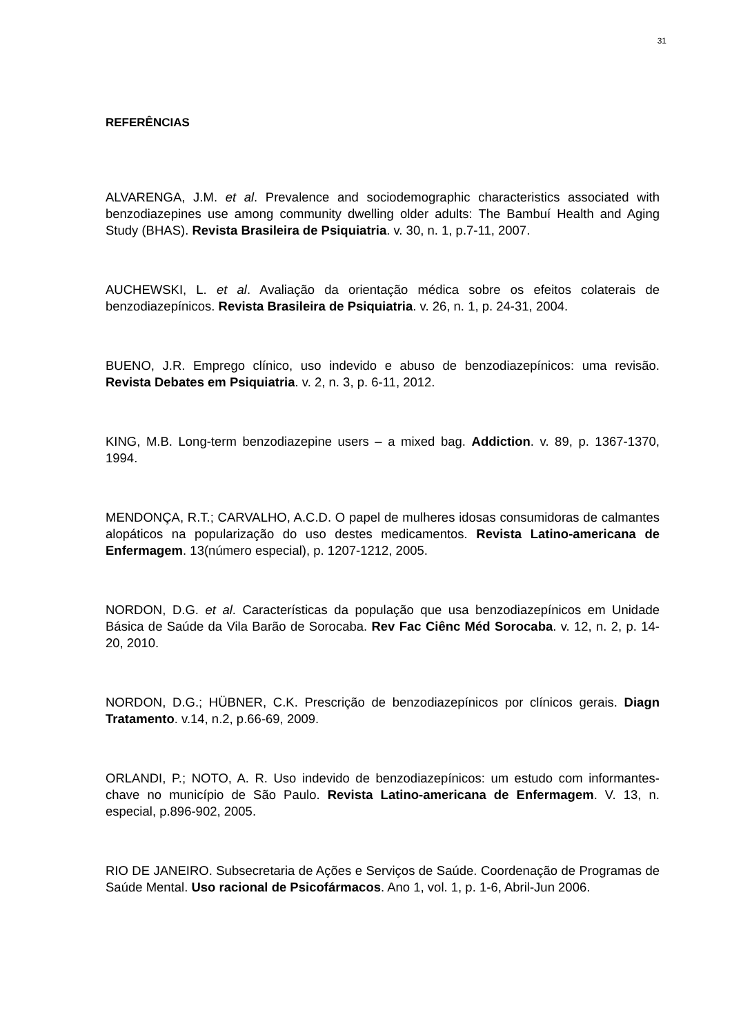31
REFERÊNCIAS
ALVARENGA, J.M. et al. Prevalence and sociodemographic characteristics associated with benzodiazepines use among community dwelling older adults: The Bambuí Health and Aging Study (BHAS). Revista Brasileira de Psiquiatria. v. 30, n. 1, p.7-11, 2007.
AUCHEWSKI, L. et al. Avaliação da orientação médica sobre os efeitos colaterais de benzodiazepínicos. Revista Brasileira de Psiquiatria. v. 26, n. 1, p. 24-31, 2004.
BUENO, J.R. Emprego clínico, uso indevido e abuso de benzodiazepínicos: uma revisão. Revista Debates em Psiquiatria. v. 2, n. 3, p. 6-11, 2012.
KING, M.B. Long-term benzodiazepine users – a mixed bag. Addiction. v. 89, p. 1367-1370, 1994.
MENDONÇA, R.T.; CARVALHO, A.C.D. O papel de mulheres idosas consumidoras de calmantes alopáticos na popularização do uso destes medicamentos. Revista Latino-americana de Enfermagem. 13(número especial), p. 1207-1212, 2005.
NORDON, D.G. et al. Características da população que usa benzodiazepínicos em Unidade Básica de Saúde da Vila Barão de Sorocaba. Rev Fac Ciênc Méd Sorocaba. v. 12, n. 2, p. 14-20, 2010.
NORDON, D.G.; HÜBNER, C.K. Prescrição de benzodiazepínicos por clínicos gerais. Diagn Tratamento. v.14, n.2, p.66-69, 2009.
ORLANDI, P.; NOTO, A. R. Uso indevido de benzodiazepínicos: um estudo com informantes-chave no município de São Paulo. Revista Latino-americana de Enfermagem. V. 13, n. especial, p.896-902, 2005.
RIO DE JANEIRO. Subsecretaria de Ações e Serviços de Saúde. Coordenação de Programas de Saúde Mental. Uso racional de Psicofármacos. Ano 1, vol. 1, p. 1-6, Abril-Jun 2006.